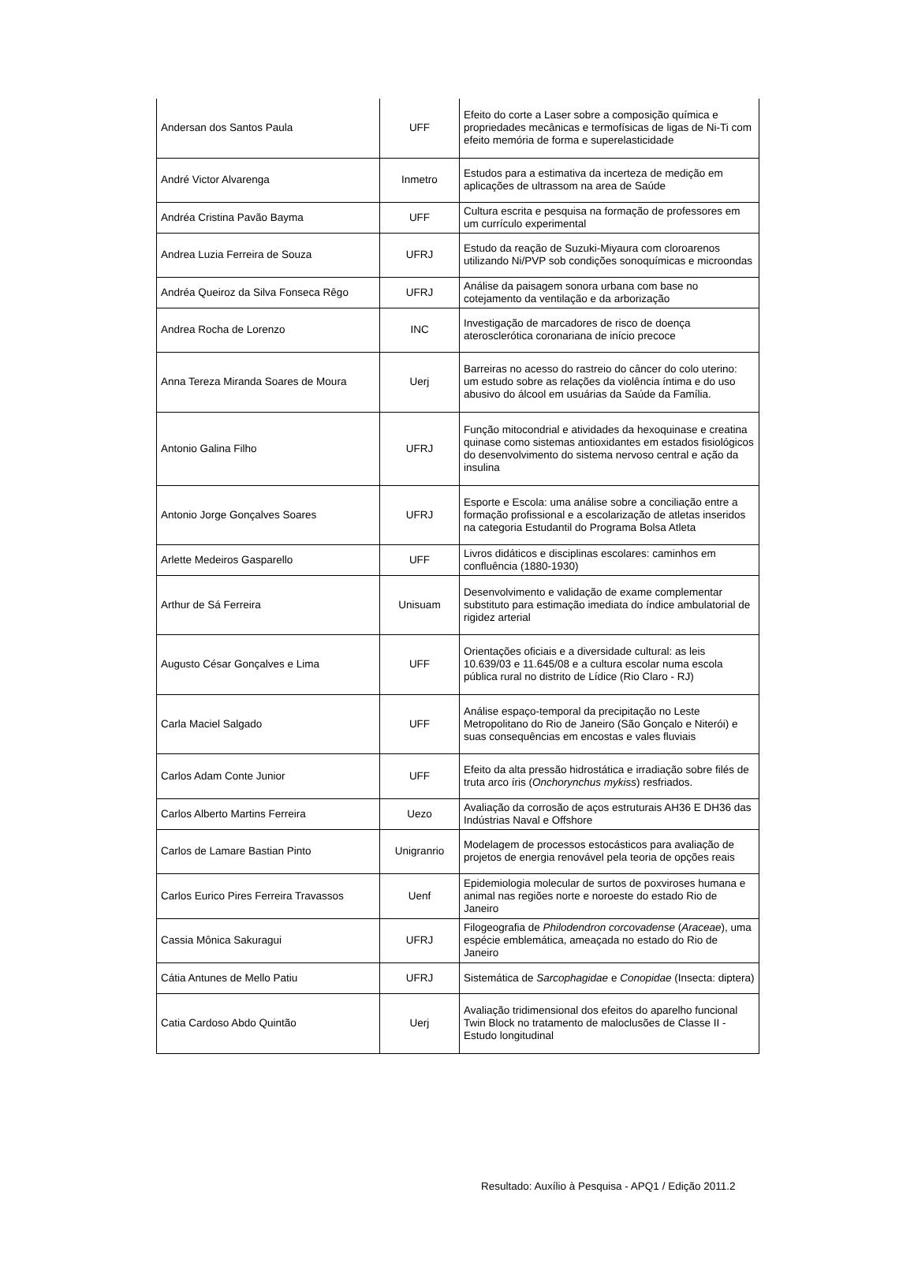| Andersan dos Santos Paula | UFF | Efeito do corte a Laser sobre a composição química e propriedades mecânicas e termofísicas de ligas de Ni-Ti com efeito memória de forma e superelasticidade |
| André Victor Alvarenga | Inmetro | Estudos para a estimativa da incerteza de medição em aplicações de ultrassom na area de Saúde |
| Andréa Cristina Pavão Bayma | UFF | Cultura escrita e pesquisa na formação de professores em um currículo experimental |
| Andrea Luzia Ferreira de Souza | UFRJ | Estudo da reação de Suzuki-Miyaura com cloroarenos utilizando Ni/PVP sob condições sonoquímicas e microondas |
| Andréa Queiroz da Silva Fonseca Rêgo | UFRJ | Análise da paisagem sonora urbana com base no cotejamento da ventilação e da arborização |
| Andrea Rocha de Lorenzo | INC | Investigação de marcadores de risco de doença aterosclerótica coronariana de início precoce |
| Anna Tereza Miranda Soares de Moura | Uerj | Barreiras no acesso do rastreio do câncer do colo uterino: um estudo sobre as relações da violência íntima e do uso abusivo do álcool em usuárias da Saúde da Família. |
| Antonio Galina Filho | UFRJ | Função mitocondrial e atividades da hexoquinase e creatina quinase como sistemas antioxidantes em estados fisiológicos do desenvolvimento do sistema nervoso central e ação da insulina |
| Antonio Jorge Gonçalves Soares | UFRJ | Esporte e Escola: uma análise sobre a conciliação entre a formação profissional e a escolarização de atletas inseridos na categoria Estudantil do Programa Bolsa Atleta |
| Arlette Medeiros Gasparello | UFF | Livros didáticos e disciplinas escolares: caminhos em confluência (1880-1930) |
| Arthur de Sá Ferreira | Unisuam | Desenvolvimento e validação de exame complementar substituto para estimação imediata do índice ambulatorial de rigidez arterial |
| Augusto César Gonçalves e Lima | UFF | Orientações oficiais e a diversidade cultural: as leis 10.639/03 e 11.645/08 e a cultura escolar numa escola pública rural no distrito de Lídice (Rio Claro - RJ) |
| Carla Maciel Salgado | UFF | Análise espaço-temporal da precipitação no Leste Metropolitano do Rio de Janeiro (São Gonçalo e Niterói) e suas consequências em encostas e vales fluviais |
| Carlos Adam Conte Junior | UFF | Efeito da alta pressão hidrostática e irradiação sobre filés de truta arco íris ( Onchorynchus mykiss ) resfriados. |
| Carlos Alberto Martins Ferreira | Uezo | Avaliação da corrosão de aços estruturais AH36 E DH36 das Indústrias Naval e Offshore |
| Carlos de Lamare Bastian Pinto | Unigranrio | Modelagem de processos estocásticos para avaliação de projetos de energia renovável pela teoria de opções reais |
| Carlos Eurico Pires Ferreira Travassos | Uenf | Epidemiologia molecular de surtos de poxviroses humana e animal nas regiões norte e noroeste do estado Rio de Janeiro |
| Cassia Mônica Sakuragui | UFRJ | Filogeografia de Philodendron corcovadense ( Araceae ), uma espécie emblemática, ameaçada no estado do Rio de Janeiro |
| Cátia Antunes de Mello Patiu | UFRJ | Sistemática de Sarcophagidae e Conopidae (Insecta: diptera) |
| Catia Cardoso Abdo Quintão | Uerj | Avaliação tridimensional dos efeitos do aparelho funcional Twin Block no tratamento de maloclusões de Classe II - Estudo longitudinal |
Resultado: Auxílio à Pesquisa - APQ1 / Edição 2011.2